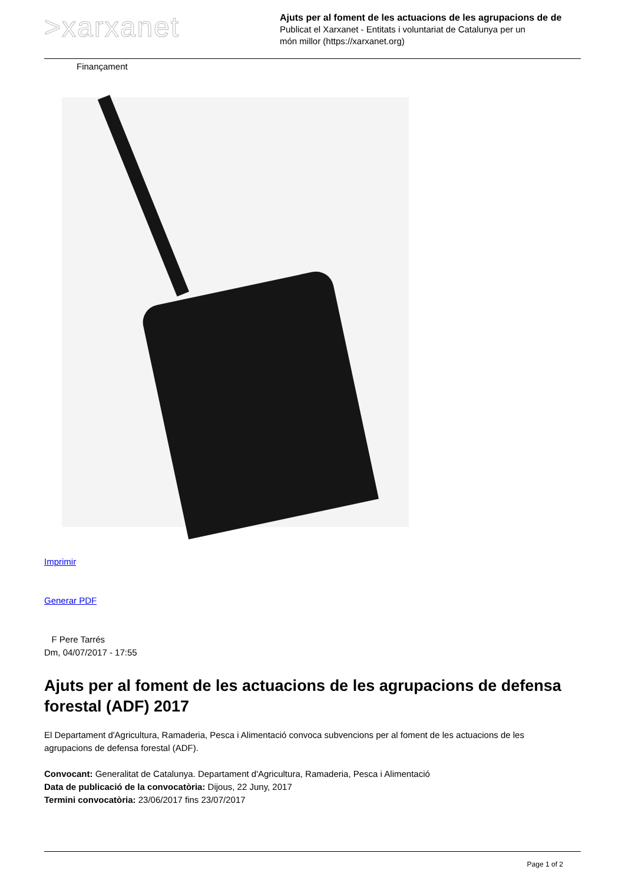>xarxanet
Ajuts per al foment de les actuacions de les agrupacions de de
Publicat el Xarxanet - Entitats i voluntariat de Catalunya per un
món millor (https://xarxanet.org)
Finançament
Imprimir
Generar PDF
F Pere Tarrés
Dm, 04/07/2017 - 17:55
Ajuts per al foment de les actuacions de les agrupacions de defensa forestal (ADF) 2017
El Departament d'Agricultura, Ramaderia, Pesca i Alimentació convoca subvencions per al foment de les actuacions de les agrupacions de defensa forestal (ADF).
Convocant: Generalitat de Catalunya. Departament d'Agricultura, Ramaderia, Pesca i Alimentació
Data de publicació de la convocatòria: Dijous, 22 Juny, 2017
Termini convocatòria: 23/06/2017 fins 23/07/2017
Page 1 of 2